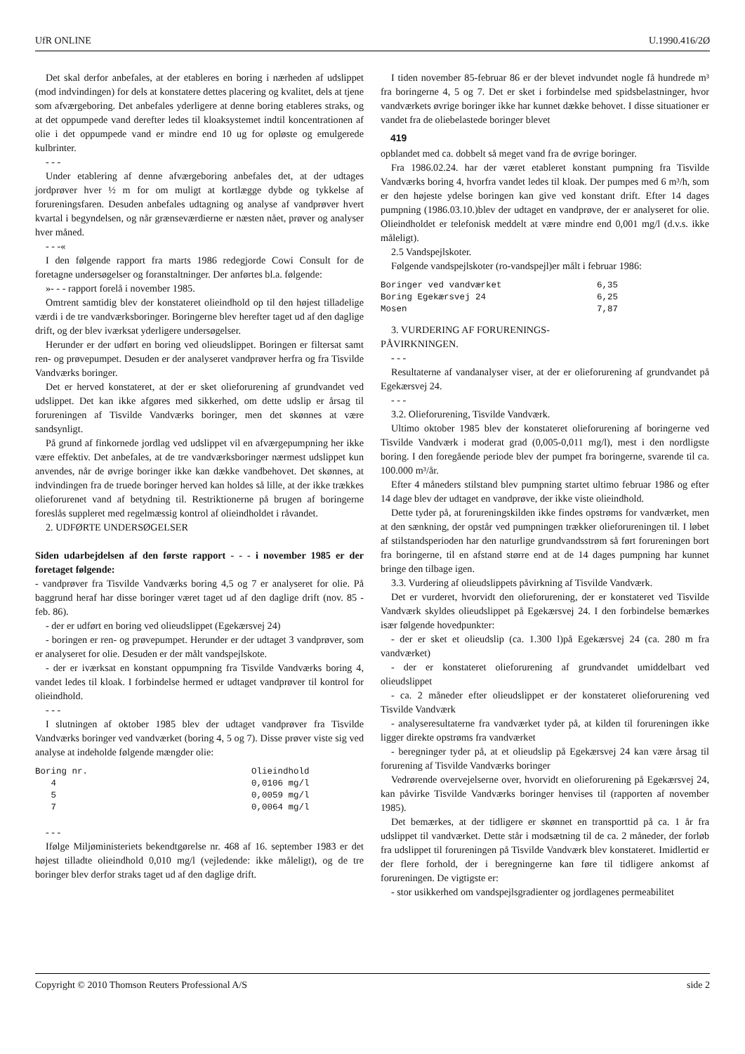UfR ONLINE U.1990.416/2Ø
Det skal derfor anbefales, at der etableres en boring i nærheden af udslippet (mod indvindingen) for dels at konstatere dettes placering og kvalitet, dels at tjene som afværgeboring. Det anbefales yderligere at denne boring etableres straks, og at det oppumpede vand derefter ledes til kloaksystemet indtil koncentrationen af olie i det oppumpede vand er mindre end 10 ug for opløste og emulgerede kulbrinter.
- - -
Under etablering af denne afværgeboring anbefales det, at der udtages jordprøver hver ½ m for om muligt at kortlægge dybde og tykkelse af forureningsfaren. Desuden anbefales udtagning og analyse af vandprøver hvert kvartal i begyndelsen, og når grænseværdierne er næsten nået, prøver og analyser hver måned.
- - -«
I den følgende rapport fra marts 1986 redegjorde Cowi Consult for de foretagne undersøgelser og foranstaltninger. Der anførtes bl.a. følgende:
»- - - rapport forelå i november 1985.
Omtrent samtidig blev der konstateret olieindhold op til den højest tilladelige værdi i de tre vandværksboringer. Boringerne blev herefter taget ud af den daglige drift, og der blev iværksat yderligere undersøgelser.
Herunder er der udført en boring ved olieudslippet. Boringen er filtersat samt ren- og prøvepumpet. Desuden er der analyseret vandprøver herfra og fra Tisvilde Vandværks boringer.
Det er herved konstateret, at der er sket olieforurening af grundvandet ved udslippet. Det kan ikke afgøres med sikkerhed, om dette udslip er årsag til forureningen af Tisvilde Vandværks boringer, men det skønnes at være sandsynligt.
På grund af finkornede jordlag ved udslippet vil en afværgepumpning her ikke være effektiv. Det anbefales, at de tre vandværksboringer nærmest udslippet kun anvendes, når de øvrige boringer ikke kan dække vandbehovet. Det skønnes, at indvindingen fra de truede boringer herved kan holdes så lille, at der ikke trækkes olieforurenet vand af betydning til. Restriktionerne på brugen af boringerne foreslås suppleret med regelmæssig kontrol af olieindholdet i råvandet.
2. UDFØRTE UNDERSØGELSER
Siden udarbejdelsen af den første rapport - - - i november 1985 er der foretaget følgende:
- vandprøver fra Tisvilde Vandværks boring 4,5 og 7 er analyseret for olie. På baggrund heraf har disse boringer været taget ud af den daglige drift (nov. 85 - feb. 86).
- der er udført en boring ved olieudslippet (Egekærsvej 24)
- boringen er ren- og prøvepumpet. Herunder er der udtaget 3 vandprøver, som er analyseret for olie. Desuden er der målt vandspejlskote.
- der er iværksat en konstant oppumpning fra Tisvilde Vandværks boring 4, vandet ledes til kloak. I forbindelse hermed er udtaget vandprøver til kontrol for olieindhold.
- - -
I slutningen af oktober 1985 blev der udtaget vandprøver fra Tisvilde Vandværks boringer ved vandværket (boring 4, 5 og 7). Disse prøver viste sig ved analyse at indeholde følgende mængder olie:
| Boring nr. | Olieindhold |
| 4 | 0,0106 mg/l |
| 5 | 0,0059 mg/l |
| 7 | 0,0064 mg/l |
- - -
Ifølge Miljøministeriets bekendtgørelse nr. 468 af 16. september 1983 er det højest tilladte olieindhold 0,010 mg/l (vejledende: ikke måleligt), og de tre boringer blev derfor straks taget ud af den daglige drift.
I tiden november 85-februar 86 er der blevet indvundet nogle få hundrede m³ fra boringerne 4, 5 og 7. Det er sket i forbindelse med spidsbelastninger, hvor vandværkets øvrige boringer ikke har kunnet dække behovet. I disse situationer er vandet fra de oliebelastede boringer blevet
419
opblandet med ca. dobbelt så meget vand fra de øvrige boringer.
Fra 1986.02.24. har der været etableret konstant pumpning fra Tisvilde Vandværks boring 4, hvorfra vandet ledes til kloak. Der pumpes med 6 m³/h, som er den højeste ydelse boringen kan give ved konstant drift. Efter 14 dages pumpning (1986.03.10.)blev der udtaget en vandprøve, der er analyseret for olie. Olieindholdet er telefonisk meddelt at være mindre end 0,001 mg/l (d.v.s. ikke måleligt).
2.5 Vandspejlskoter.
Følgende vandspejlskoter (ro-vandspejl)er målt i februar 1986:
| Boringer ved vandværket | 6,35 |
| Boring Egekærsvej 24 | 6,25 |
| Mosen | 7,87 |
3. VURDERING AF FORURENINGS-
PÅVIRKNINGEN.
- - -
Resultaterne af vandanalyser viser, at der er olieforurening af grundvandet på Egekærsvej 24.
- - -
3.2. Olieforurening, Tisvilde Vandværk.
Ultimo oktober 1985 blev der konstateret olieforurening af boringerne ved Tisvilde Vandværk i moderat grad (0,005-0,011 mg/l), mest i den nordligste boring. I den foregående periode blev der pumpet fra boringerne, svarende til ca. 100.000 m³/år.
Efter 4 måneders stilstand blev pumpning startet ultimo februar 1986 og efter 14 dage blev der udtaget en vandprøve, der ikke viste olieindhold.
Dette tyder på, at forureningskilden ikke findes opstrøms for vandværket, men at den sænkning, der opstår ved pumpningen trækker olieforureningen til. I løbet af stilstandsperioden har den naturlige grundvandsstrøm så ført forureningen bort fra boringerne, til en afstand større end at de 14 dages pumpning har kunnet bringe den tilbage igen.
3.3. Vurdering af olieudslippets påvirkning af Tisvilde Vandværk.
Det er vurderet, hvorvidt den olieforurening, der er konstateret ved Tisvilde Vandværk skyldes olieudslippet på Egekærsvej 24. I den forbindelse bemærkes især følgende hovedpunkter:
- der er sket et olieudslip (ca. 1.300 l)på Egekærsvej 24 (ca. 280 m fra vandværket)
- der er konstateret olieforurening af grundvandet umiddelbart ved olieudslippet
- ca. 2 måneder efter olieudslippet er der konstateret olieforurening ved Tisvilde Vandværk
- analyseresultaterne fra vandværket tyder på, at kilden til forureningen ikke ligger direkte opstrøms fra vandværket
- beregninger tyder på, at et olieudslip på Egekærsvej 24 kan være årsag til forurening af Tisvilde Vandværks boringer
Vedrørende overvejelserne over, hvorvidt en olieforurening på Egekærsvej 24, kan påvirke Tisvilde Vandværks boringer henvises til (rapporten af november 1985).
Det bemærkes, at der tidligere er skønnet en transporttid på ca. 1 år fra udslippet til vandværket. Dette står i modsætning til de ca. 2 måneder, der forløb fra udslippet til forureningen på Tisvilde Vandværk blev konstateret. Imidlertid er der flere forhold, der i beregningerne kan føre til tidligere ankomst af forureningen. De vigtigste er:
- stor usikkerhed om vandspejlsgradienter og jordlagenes permeabilitet
Copyright © 2010 Thomson Reuters Professional A/S side 2